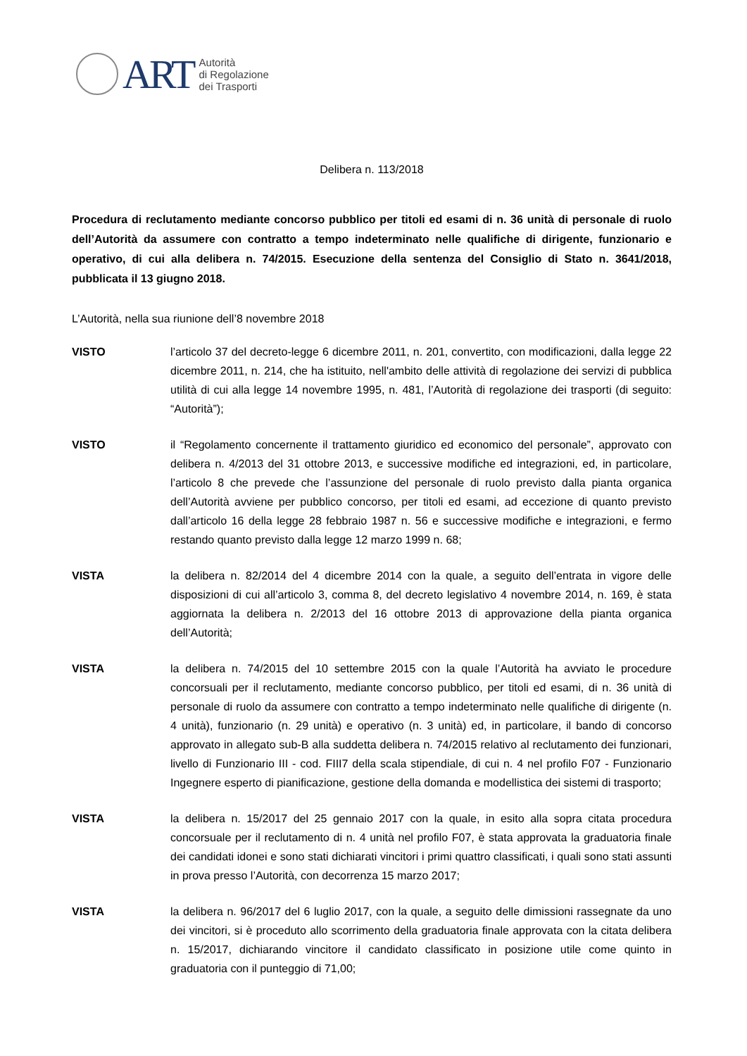ART
Autorità
di Regolazione
dei Trasporti
Delibera n. 113/2018
Procedura di reclutamento mediante concorso pubblico per titoli ed esami di n. 36 unità di personale di ruolo dell’Autorità da assumere con contratto a tempo indeterminato nelle qualifiche di dirigente, funzionario e operativo, di cui alla delibera n. 74/2015. Esecuzione della sentenza del Consiglio di Stato n. 3641/2018, pubblicata il 13 giugno 2018.
L’Autorità, nella sua riunione dell’8 novembre 2018
VISTO l’articolo 37 del decreto-legge 6 dicembre 2011, n. 201, convertito, con modificazioni, dalla legge 22 dicembre 2011, n. 214, che ha istituito, nell'ambito delle attività di regolazione dei servizi di pubblica utilità di cui alla legge 14 novembre 1995, n. 481, l’Autorità di regolazione dei trasporti (di seguito: “Autorità”);
VISTO il “Regolamento concernente il trattamento giuridico ed economico del personale”, approvato con delibera n. 4/2013 del 31 ottobre 2013, e successive modifiche ed integrazioni, ed, in particolare, l’articolo 8 che prevede che l’assunzione del personale di ruolo previsto dalla pianta organica dell’Autorità avviene per pubblico concorso, per titoli ed esami, ad eccezione di quanto previsto dall’articolo 16 della legge 28 febbraio 1987 n. 56 e successive modifiche e integrazioni, e fermo restando quanto previsto dalla legge 12 marzo 1999 n. 68;
VISTA la delibera n. 82/2014 del 4 dicembre 2014 con la quale, a seguito dell’entrata in vigore delle disposizioni di cui all’articolo 3, comma 8, del decreto legislativo 4 novembre 2014, n. 169, è stata aggiornata la delibera n. 2/2013 del 16 ottobre 2013 di approvazione della pianta organica dell’Autorità;
VISTA la delibera n. 74/2015 del 10 settembre 2015 con la quale l’Autorità ha avviato le procedure concorsuali per il reclutamento, mediante concorso pubblico, per titoli ed esami, di n. 36 unità di personale di ruolo da assumere con contratto a tempo indeterminato nelle qualifiche di dirigente (n. 4 unità), funzionario (n. 29 unità) e operativo (n. 3 unità) ed, in particolare, il bando di concorso approvato in allegato sub-B alla suddetta delibera n. 74/2015 relativo al reclutamento dei funzionari, livello di Funzionario III - cod. FIII7 della scala stipendiale, di cui n. 4 nel profilo F07 - Funzionario Ingegnere esperto di pianificazione, gestione della domanda e modellistica dei sistemi di trasporto;
VISTA la delibera n. 15/2017 del 25 gennaio 2017 con la quale, in esito alla sopra citata procedura concorsuale per il reclutamento di n. 4 unità nel profilo F07, è stata approvata la graduatoria finale dei candidati idonei e sono stati dichiarati vincitori i primi quattro classificati, i quali sono stati assunti in prova presso l’Autorità, con decorrenza 15 marzo 2017;
VISTA la delibera n. 96/2017 del 6 luglio 2017, con la quale, a seguito delle dimissioni rassegnate da uno dei vincitori, si è proceduto allo scorrimento della graduatoria finale approvata con la citata delibera n. 15/2017, dichiarando vincitore il candidato classificato in posizione utile come quinto in graduatoria con il punteggio di 71,00;